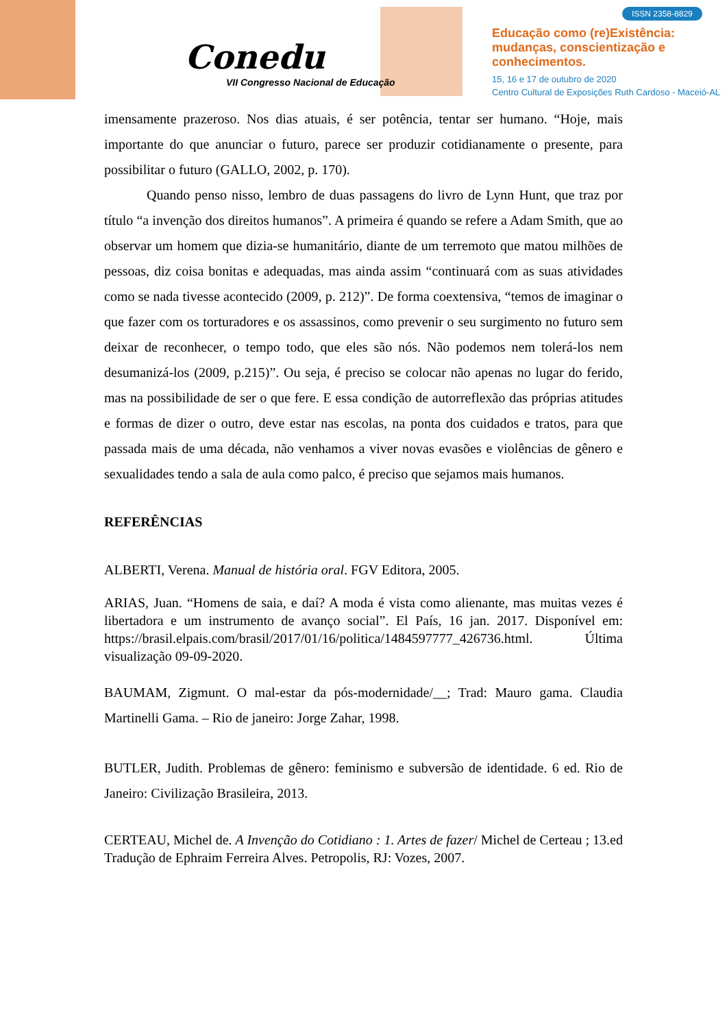Conedu
VII Congresso Nacional de Educação
ISSN 2358-8829
Educação como (re)Existência:
mudanças, conscientização e
conhecimentos.
15, 16 e 17 de outubro de 2020
Centro Cultural de Exposições Ruth Cardoso - Maceió-AL
imensamente prazeroso. Nos dias atuais, é ser potência, tentar ser humano. “Hoje, mais importante do que anunciar o futuro, parece ser produzir cotidianamente o presente, para possibilitar o futuro (GALLO, 2002, p. 170).
Quando penso nisso, lembro de duas passagens do livro de Lynn Hunt, que traz por título “a invenção dos direitos humanos”. A primeira é quando se refere a Adam Smith, que ao observar um homem que dizia-se humanitário, diante de um terremoto que matou milhões de pessoas, diz coisa bonitas e adequadas, mas ainda assim “continuará com as suas atividades como se nada tivesse acontecido (2009, p. 212)”. De forma coextensiva, “temos de imaginar o que fazer com os torturadores e os assassinos, como prevenir o seu surgimento no futuro sem deixar de reconhecer, o tempo todo, que eles são nós. Não podemos nem tolerá-los nem desumanizá-los (2009, p.215)”. Ou seja, é preciso se colocar não apenas no lugar do ferido, mas na possibilidade de ser o que fere. E essa condição de autorreflexão das próprias atitudes e formas de dizer o outro, deve estar nas escolas, na ponta dos cuidados e tratos, para que passada mais de uma década, não venhamos a viver novas evasões e violências de gênero e sexualidades tendo a sala de aula como palco, é preciso que sejamos mais humanos.
REFERÊNCIAS
ALBERTI, Verena. Manual de história oral. FGV Editora, 2005.
ARIAS, Juan. “Homens de saia, e daí? A moda é vista como alienante, mas muitas vezes é libertadora e um instrumento de avanço social”. El País, 16 jan. 2017. Disponível em: https://brasil.elpais.com/brasil/2017/01/16/politica/1484597777_426736.html. Última visualização 09-09-2020.
BAUMAM, Zigmunt. O mal-estar da pós-modernidade/__; Trad: Mauro gama. Claudia Martinelli Gama. – Rio de janeiro: Jorge Zahar, 1998.
BUTLER, Judith. Problemas de gênero: feminismo e subversão de identidade. 6 ed. Rio de Janeiro: Civilização Brasileira, 2013.
CERTEAU, Michel de. A Invenção do Cotidiano : 1. Artes de fazer/ Michel de Certeau ; 13.ed Tradução de Ephraim Ferreira Alves. Petropolis, RJ: Vozes, 2007.